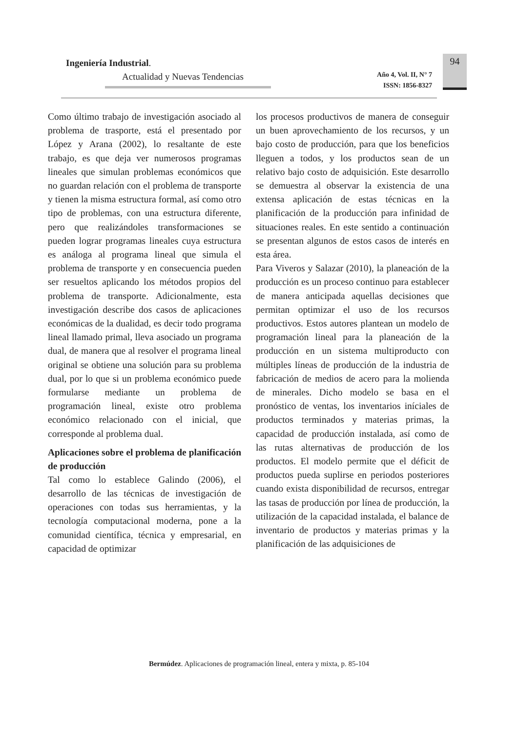Ingeniería Industrial.
Actualidad y Nuevas Tendencias
Año 4, Vol. II, N° 7
ISSN: 1856-8327
94
Como último trabajo de investigación asociado al problema de trasporte, está el presentado por López y Arana (2002), lo resaltante de este trabajo, es que deja ver numerosos programas lineales que simulan problemas económicos que no guardan relación con el problema de transporte y tienen la misma estructura formal, así como otro tipo de problemas, con una estructura diferente, pero que realizándoles transformaciones se pueden lograr programas lineales cuya estructura es análoga al programa lineal que simula el problema de transporte y en consecuencia pueden ser resueltos aplicando los métodos propios del problema de transporte. Adicionalmente, esta investigación describe dos casos de aplicaciones económicas de la dualidad, es decir todo programa lineal llamado primal, lleva asociado un programa dual, de manera que al resolver el programa lineal original se obtiene una solución para su problema dual, por lo que si un problema económico puede formularse mediante un problema de programación lineal, existe otro problema económico relacionado con el inicial, que corresponde al problema dual.
Aplicaciones sobre el problema de planificación de producción
Tal como lo establece Galindo (2006), el desarrollo de las técnicas de investigación de operaciones con todas sus herramientas, y la tecnología computacional moderna, pone a la comunidad científica, técnica y empresarial, en capacidad de optimizar
los procesos productivos de manera de conseguir un buen aprovechamiento de los recursos, y un bajo costo de producción, para que los beneficios lleguen a todos, y los productos sean de un relativo bajo costo de adquisición. Este desarrollo se demuestra al observar la existencia de una extensa aplicación de estas técnicas en la planificación de la producción para infinidad de situaciones reales. En este sentido a continuación se presentan algunos de estos casos de interés en esta área.
Para Viveros y Salazar (2010), la planeación de la producción es un proceso continuo para establecer de manera anticipada aquellas decisiones que permitan optimizar el uso de los recursos productivos. Estos autores plantean un modelo de programación lineal para la planeación de la producción en un sistema multiproducto con múltiples líneas de producción de la industria de fabricación de medios de acero para la molienda de minerales. Dicho modelo se basa en el pronóstico de ventas, los inventarios iníciales de productos terminados y materias primas, la capacidad de producción instalada, así como de las rutas alternativas de producción de los productos. El modelo permite que el déficit de productos pueda suplirse en periodos posteriores cuando exista disponibilidad de recursos, entregar las tasas de producción por línea de producción, la utilización de la capacidad instalada, el balance de inventario de productos y materias primas y la planificación de las adquisiciones de
Bermúdez. Aplicaciones de programación lineal, entera y mixta, p. 85-104